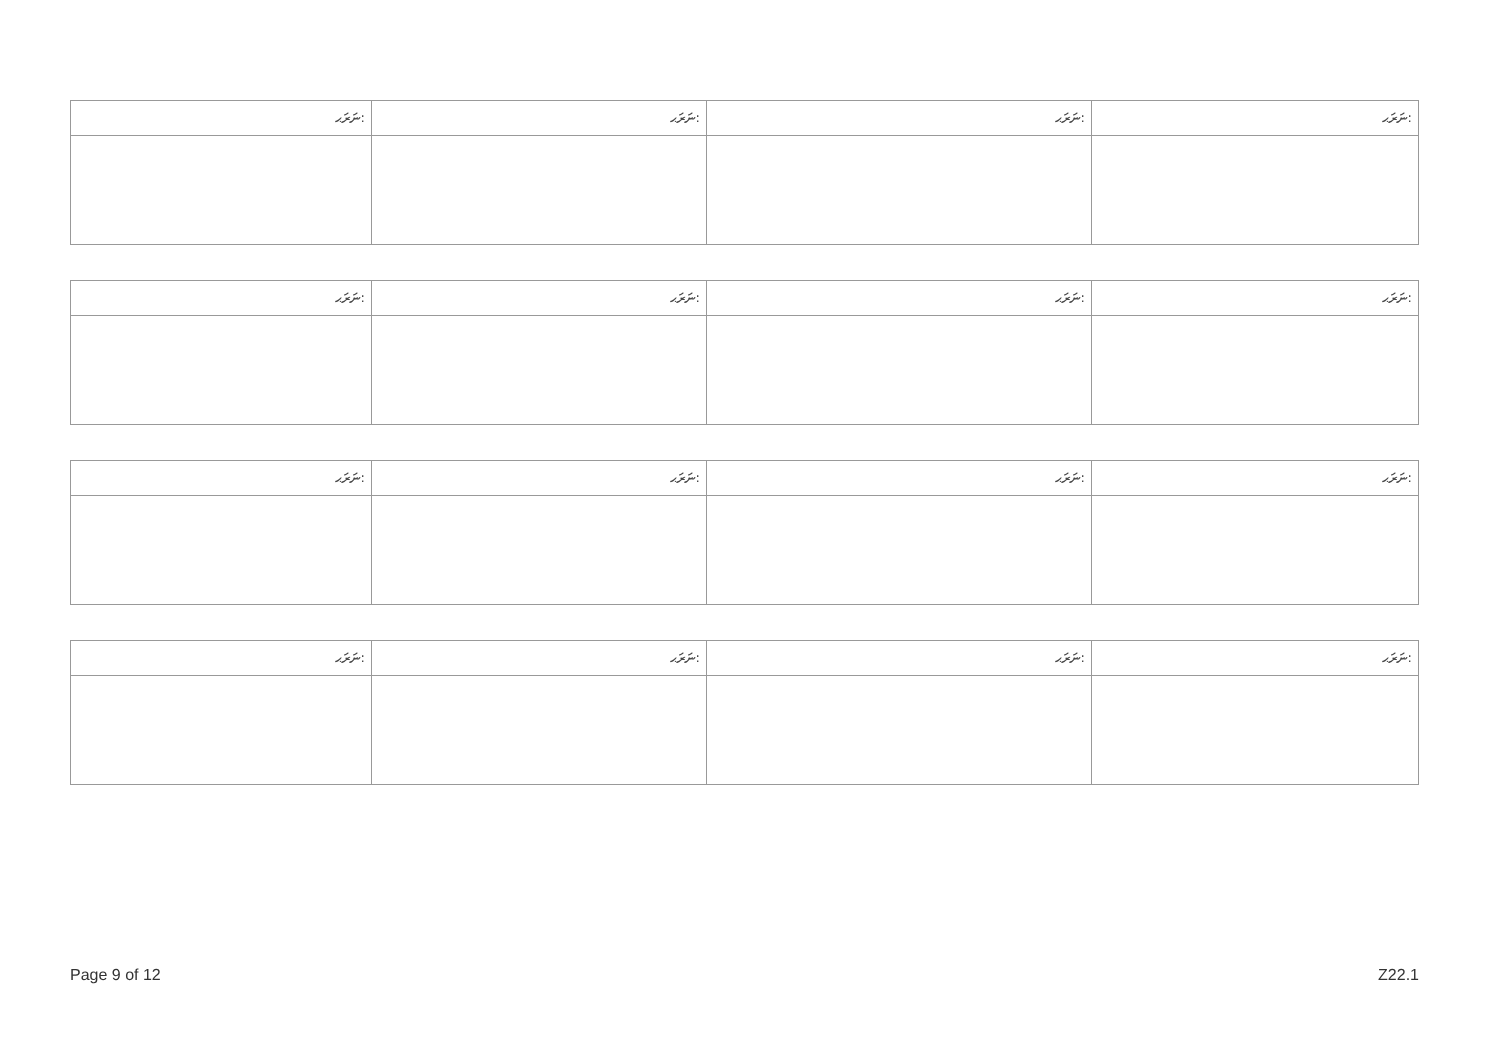| ނަރަޙ: | ނަރަޙ: | ނަރަޙ: | ނަރަޙ: |
| --- | --- | --- | --- |
| ނަރަޙ: | ނަރަޙ: | ނަރަޙ: | ނަރަޙ: |
| --- | --- | --- | --- |
| ނަރަޙ: | ނަރަޙ: | ނަރަޙ: | ނަރަޙ: |
| --- | --- | --- | --- |
| ނަރަޙ: | ނަރަޙ: | ނަރަޙ: | ނަރަޙ: |
| --- | --- | --- | --- |
Page 9 of 12 Z22.1